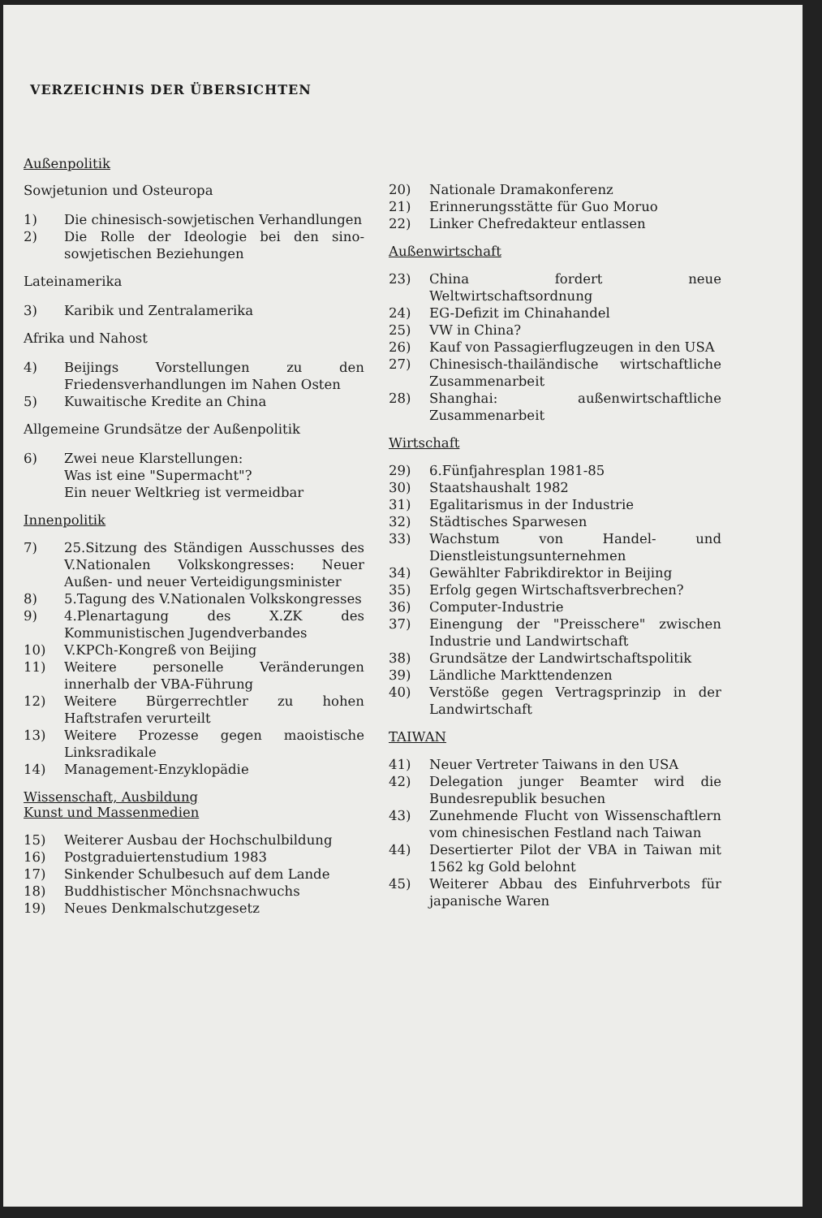VERZEICHNIS DER ÜBERSICHTEN
Außenpolitik
Sowjetunion und Osteuropa
1) Die chinesisch-sowjetischen Verhandlungen
2) Die Rolle der Ideologie bei den sino-sowjetischen Beziehungen
Lateinamerika
3) Karibik und Zentralamerika
Afrika und Nahost
4) Beijings Vorstellungen zu den Friedensverhandlungen im Nahen Osten
5) Kuwaitische Kredite an China
Allgemeine Grundsätze der Außenpolitik
6) Zwei neue Klarstellungen:
Was ist eine "Supermacht"?
Ein neuer Weltkrieg ist vermeidbar
Innenpolitik
7) 25.Sitzung des Ständigen Ausschusses des V.Nationalen Volkskongresses: Neuer Außen- und neuer Verteidigungsminister
8) 5.Tagung des V.Nationalen Volkskongresses
9) 4.Plenartagung des X.ZK des Kommunistischen Jugendverbandes
10) V.KPCh-Kongreß von Beijing
11) Weitere personelle Veränderungen innerhalb der VBA-Führung
12) Weitere Bürgerrechtler zu hohen Haftstrafen verurteilt
13) Weitere Prozesse gegen maoistische Linksradikale
14) Management-Enzyklopädie
Wissenschaft, Ausbildung
Kunst und Massenmedien
15) Weiterer Ausbau der Hochschulbildung
16) Postgraduiertenstudium 1983
17) Sinkender Schulbesuch auf dem Lande
18) Buddhistischer Mönchsnachwuchs
19) Neues Denkmalschutzgesetz
20) Nationale Dramakonferenz
21) Erinnerungsstätte für Guo Moruo
22) Linker Chefredakteur entlassen
Außenwirtschaft
23) China fordert neue Weltwirtschaftsordnung
24) EG-Defizit im Chinahandel
25) VW in China?
26) Kauf von Passagierflugzeugen in den USA
27) Chinesisch-thailändische wirtschaftliche Zusammenarbeit
28) Shanghai: außenwirtschaftliche Zusammenarbeit
Wirtschaft
29) 6.Fünfjahresplan 1981-85
30) Staatshaushalt 1982
31) Egalitarismus in der Industrie
32) Städtisches Sparwesen
33) Wachstum von Handel- und Dienstleistungsunternehmen
34) Gewählter Fabrikdirektor in Beijing
35) Erfolg gegen Wirtschaftsverbrechen?
36) Computer-Industrie
37) Einengung der "Preisschere" zwischen Industrie und Landwirtschaft
38) Grundsätze der Landwirtschaftspolitik
39) Ländliche Markttendenzen
40) Verstöße gegen Vertragsprinzip in der Landwirtschaft
TAIWAN
41) Neuer Vertreter Taiwans in den USA
42) Delegation junger Beamter wird die Bundesrepublik besuchen
43) Zunehmende Flucht von Wissenschaftlern vom chinesischen Festland nach Taiwan
44) Desertierter Pilot der VBA in Taiwan mit 1562 kg Gold belohnt
45) Weiterer Abbau des Einfuhrverbots für japanische Waren